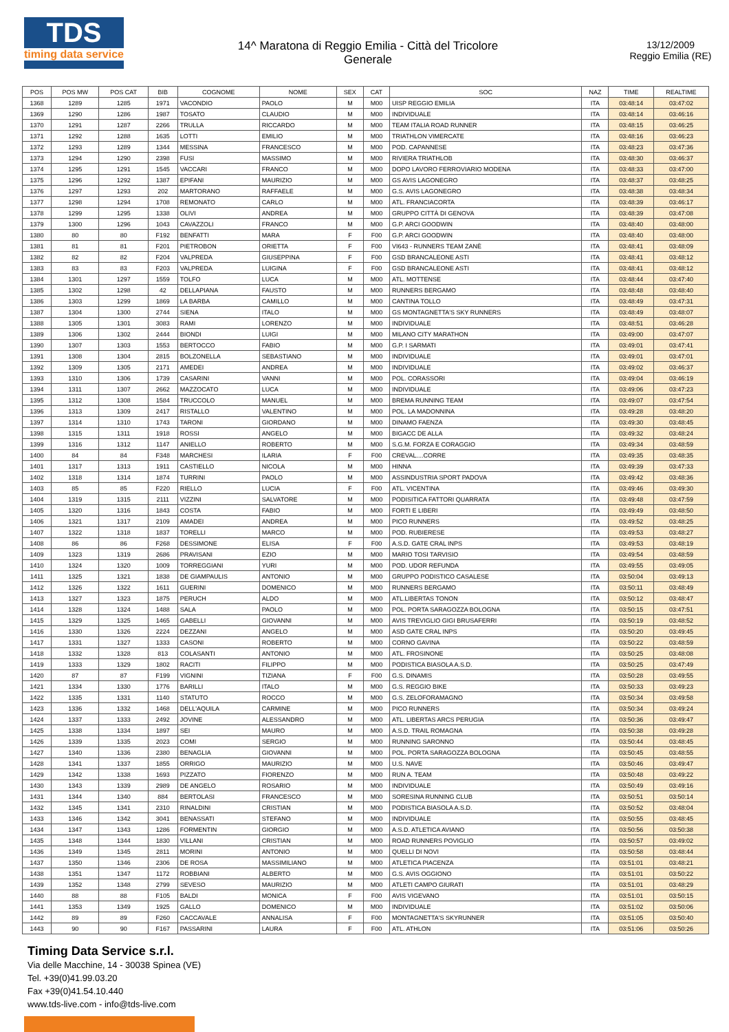TDS
timing data service
14^ Maratona di Reggio Emilia - Città del Tricolore
Generale
13/12/2009
Reggio Emilia (RE)
| POS | POS MW | POS CAT | BIB | COGNOME | NOME | SEX | CAT | SOC | NAZ | TIME | REALTIME |
| --- | --- | --- | --- | --- | --- | --- | --- | --- | --- | --- | --- |
| 1368 | 1289 | 1285 | 1971 | VACONDIO | PAOLO | M | M00 | UISP REGGIO EMILIA | ITA | 03:48:14 | 03:47:02 |
| 1369 | 1290 | 1286 | 1987 | TOSATO | CLAUDIO | M | M00 | INDIVIDUALE | ITA | 03:48:14 | 03:46:16 |
| 1370 | 1291 | 1287 | 2266 | TRULLA | RICCARDO | M | M00 | TEAM ITALIA ROAD RUNNER | ITA | 03:48:15 | 03:46:25 |
| 1371 | 1292 | 1288 | 1635 | LOTTI | EMILIO | M | M00 | TRIATHLON VIMERCATE | ITA | 03:48:16 | 03:46:23 |
| 1372 | 1293 | 1289 | 1344 | MESSINA | FRANCESCO | M | M00 | POD. CAPANNESE | ITA | 03:48:23 | 03:47:36 |
| 1373 | 1294 | 1290 | 2398 | FUSI | MASSIMO | M | M00 | RIVIERA TRIATHLOB | ITA | 03:48:30 | 03:46:37 |
| 1374 | 1295 | 1291 | 1545 | VACCARI | FRANCO | M | M00 | DOPO LAVORO FERROVIARIO MODENA | ITA | 03:48:33 | 03:47:00 |
| 1375 | 1296 | 1292 | 1387 | EPIFANI | MAURIZIO | M | M00 | GS AVIS LAGONEGRO | ITA | 03:48:37 | 03:48:25 |
| 1376 | 1297 | 1293 | 202 | MARTORANO | RAFFAELE | M | M00 | G.S. AVIS LAGONEGRO | ITA | 03:48:38 | 03:48:34 |
| 1377 | 1298 | 1294 | 1708 | REMONATO | CARLO | M | M00 | ATL. FRANCIACORTA | ITA | 03:48:39 | 03:46:17 |
| 1378 | 1299 | 1295 | 1338 | OLIVI | ANDREA | M | M00 | GRUPPO CITTÀ DI GENOVA | ITA | 03:48:39 | 03:47:08 |
| 1379 | 1300 | 1296 | 1043 | CAVAZZOLI | FRANCO | M | M00 | G.P. ARCI GOODWIN | ITA | 03:48:40 | 03:48:00 |
| 1380 | 80 | 80 | F192 | BENFATTI | MARA | F | F00 | G.P. ARCI GOODWIN | ITA | 03:48:40 | 03:48:00 |
| 1381 | 81 | 81 | F201 | PIETROBON | ORIETTA | F | F00 | VI643 - RUNNERS TEAM ZANÈ | ITA | 03:48:41 | 03:48:09 |
| 1382 | 82 | 82 | F204 | VALPREDA | GIUSEPPINA | F | F00 | GSD BRANCALEONE ASTI | ITA | 03:48:41 | 03:48:12 |
| 1383 | 83 | 83 | F203 | VALPREDA | LUIGINA | F | F00 | GSD BRANCALEONE ASTI | ITA | 03:48:41 | 03:48:12 |
| 1384 | 1301 | 1297 | 1559 | TOLFO | LUCA | M | M00 | ATL. MOTTENSE | ITA | 03:48:44 | 03:47:40 |
| 1385 | 1302 | 1298 | 42 | DELLAPIANA | FAUSTO | M | M00 | RUNNERS BERGAMO | ITA | 03:48:48 | 03:48:40 |
| 1386 | 1303 | 1299 | 1869 | LA BARBA | CAMILLO | M | M00 | CANTINA TOLLO | ITA | 03:48:49 | 03:47:31 |
| 1387 | 1304 | 1300 | 2744 | SIENA | ITALO | M | M00 | GS MONTAGNETTA'S SKY RUNNERS | ITA | 03:48:49 | 03:48:07 |
| 1388 | 1305 | 1301 | 3083 | RAMI | LORENZO | M | M00 | INDIVIDUALE | ITA | 03:48:51 | 03:46:28 |
| 1389 | 1306 | 1302 | 2444 | BIONDI | LUIGI | M | M00 | MILANO CITY MARATHON | ITA | 03:49:00 | 03:47:07 |
| 1390 | 1307 | 1303 | 1553 | BERTOCCO | FABIO | M | M00 | G.P. I SARMATI | ITA | 03:49:01 | 03:47:41 |
| 1391 | 1308 | 1304 | 2815 | BOLZONELLA | SEBASTIANO | M | M00 | INDIVIDUALE | ITA | 03:49:01 | 03:47:01 |
| 1392 | 1309 | 1305 | 2171 | AMEDEI | ANDREA | M | M00 | INDIVIDUALE | ITA | 03:49:02 | 03:46:37 |
| 1393 | 1310 | 1306 | 1739 | CASARINI | VANNI | M | M00 | POL. CORASSORI | ITA | 03:49:04 | 03:46:19 |
| 1394 | 1311 | 1307 | 2662 | MAZZOCATO | LUCA | M | M00 | INDIVIDUALE | ITA | 03:49:06 | 03:47:23 |
| 1395 | 1312 | 1308 | 1584 | TRUCCOLO | MANUEL | M | M00 | BREMA RUNNING TEAM | ITA | 03:49:07 | 03:47:54 |
| 1396 | 1313 | 1309 | 2417 | RISTALLO | VALENTINO | M | M00 | POL. LA MADONNINA | ITA | 03:49:28 | 03:48:20 |
| 1397 | 1314 | 1310 | 1743 | TARONI | GIORDANO | M | M00 | DINAMO FAENZA | ITA | 03:49:30 | 03:48:45 |
| 1398 | 1315 | 1311 | 1918 | ROSSI | ANGELO | M | M00 | BIGACC DE ALLA | ITA | 03:49:32 | 03:48:24 |
| 1399 | 1316 | 1312 | 1147 | ANIELLO | ROBERTO | M | M00 | S.G.M. FORZA E CORAGGIO | ITA | 03:49:34 | 03:48:59 |
| 1400 | 84 | 84 | F348 | MARCHESI | ILARIA | F | F00 | CREVAL....CORRE | ITA | 03:49:35 | 03:48:35 |
| 1401 | 1317 | 1313 | 1911 | CASTIELLO | NICOLA | M | M00 | HINNA | ITA | 03:49:39 | 03:47:33 |
| 1402 | 1318 | 1314 | 1874 | TURRINI | PAOLO | M | M00 | ASSINDUSTRIA SPORT PADOVA | ITA | 03:49:42 | 03:48:36 |
| 1403 | 85 | 85 | F220 | RIELLO | LUCIA | F | F00 | ATL. VICENTINA | ITA | 03:49:46 | 03:49:30 |
| 1404 | 1319 | 1315 | 2111 | VIZZINI | SALVATORE | M | M00 | PODISITICA FATTORI QUARRATA | ITA | 03:49:48 | 03:47:59 |
| 1405 | 1320 | 1316 | 1843 | COSTA | FABIO | M | M00 | FORTI E LIBERI | ITA | 03:49:49 | 03:48:50 |
| 1406 | 1321 | 1317 | 2109 | AMADEI | ANDREA | M | M00 | PICO RUNNERS | ITA | 03:49:52 | 03:48:25 |
| 1407 | 1322 | 1318 | 1837 | TORELLI | MARCO | M | M00 | POD. RUBIERESE | ITA | 03:49:53 | 03:48:27 |
| 1408 | 86 | 86 | F268 | DESSIMONE | ELISA | F | F00 | A.S.D. GATE CRAL INPS | ITA | 03:49:53 | 03:48:19 |
| 1409 | 1323 | 1319 | 2686 | PRAVISANI | EZIO | M | M00 | MARIO TOSI TARVISIO | ITA | 03:49:54 | 03:48:59 |
| 1410 | 1324 | 1320 | 1009 | TORREGGIANI | YURI | M | M00 | POD. UDOR REFUNDA | ITA | 03:49:55 | 03:49:05 |
| 1411 | 1325 | 1321 | 1838 | DE GIAMPAULIS | ANTONIO | M | M00 | GRUPPO PODISTICO CASALESE | ITA | 03:50:04 | 03:49:13 |
| 1412 | 1326 | 1322 | 1611 | GUERINI | DOMENICO | M | M00 | RUNNERS BERGAMO | ITA | 03:50:11 | 03:48:49 |
| 1413 | 1327 | 1323 | 1875 | PERUCH | ALDO | M | M00 | ATL.LIBERTAS TONON | ITA | 03:50:12 | 03:48:47 |
| 1414 | 1328 | 1324 | 1488 | SALA | PAOLO | M | M00 | POL. PORTA SARAGOZZA BOLOGNA | ITA | 03:50:15 | 03:47:51 |
| 1415 | 1329 | 1325 | 1465 | GABELLI | GIOVANNI | M | M00 | AVIS TREVIGLIO GIGI BRUSAFERRI | ITA | 03:50:19 | 03:48:52 |
| 1416 | 1330 | 1326 | 2224 | DEZZANI | ANGELO | M | M00 | ASD GATE CRAL INPS | ITA | 03:50:20 | 03:49:45 |
| 1417 | 1331 | 1327 | 1333 | CASONI | ROBERTO | M | M00 | CORNO GAVINA | ITA | 03:50:22 | 03:48:59 |
| 1418 | 1332 | 1328 | 813 | COLASANTI | ANTONIO | M | M00 | ATL. FROSINONE | ITA | 03:50:25 | 03:48:08 |
| 1419 | 1333 | 1329 | 1802 | RACITI | FILIPPO | M | M00 | PODISTICA BIASOLA A.S.D. | ITA | 03:50:25 | 03:47:49 |
| 1420 | 87 | 87 | F199 | VIGNINI | TIZIANA | F | F00 | G.S. DINAMIS | ITA | 03:50:28 | 03:49:55 |
| 1421 | 1334 | 1330 | 1776 | BARILLI | ITALO | M | M00 | G.S. REGGIO BIKE | ITA | 03:50:33 | 03:49:23 |
| 1422 | 1335 | 1331 | 1140 | STATUTO | ROCCO | M | M00 | G.S. ZELOFORAMAGNO | ITA | 03:50:34 | 03:49:58 |
| 1423 | 1336 | 1332 | 1468 | DELL'AQUILA | CARMINE | M | M00 | PICO RUNNERS | ITA | 03:50:34 | 03:49:24 |
| 1424 | 1337 | 1333 | 2492 | JOVINE | ALESSANDRO | M | M00 | ATL. LIBERTAS ARCS PERUGIA | ITA | 03:50:36 | 03:49:47 |
| 1425 | 1338 | 1334 | 1897 | SEI | MAURO | M | M00 | A.S.D. TRAIL ROMAGNA | ITA | 03:50:38 | 03:49:28 |
| 1426 | 1339 | 1335 | 2023 | COMI | SERGIO | M | M00 | RUNNING SARONNO | ITA | 03:50:44 | 03:48:45 |
| 1427 | 1340 | 1336 | 2380 | BENAGLIA | GIOVANNI | M | M00 | POL. PORTA SARAGOZZA BOLOGNA | ITA | 03:50:45 | 03:48:55 |
| 1428 | 1341 | 1337 | 1855 | ORRIGO | MAURIZIO | M | M00 | U.S. NAVE | ITA | 03:50:46 | 03:49:47 |
| 1429 | 1342 | 1338 | 1693 | PIZZATO | FIORENZO | M | M00 | RUN A. TEAM | ITA | 03:50:48 | 03:49:22 |
| 1430 | 1343 | 1339 | 2989 | DE ANGELO | ROSARIO | M | M00 | INDIVIDUALE | ITA | 03:50:49 | 03:49:16 |
| 1431 | 1344 | 1340 | 884 | BERTOLASI | FRANCESCO | M | M00 | SORESINA RUNNING CLUB | ITA | 03:50:51 | 03:50:14 |
| 1432 | 1345 | 1341 | 2310 | RINALDINI | CRISTIAN | M | M00 | PODISTICA BIASOLA A.S.D. | ITA | 03:50:52 | 03:48:04 |
| 1433 | 1346 | 1342 | 3041 | BENASSATI | STEFANO | M | M00 | INDIVIDUALE | ITA | 03:50:55 | 03:48:45 |
| 1434 | 1347 | 1343 | 1286 | FORMENTIN | GIORGIO | M | M00 | A.S.D. ATLETICA AVIANO | ITA | 03:50:56 | 03:50:38 |
| 1435 | 1348 | 1344 | 1830 | VILLANI | CRISTIAN | M | M00 | ROAD RUNNERS POVIGLIO | ITA | 03:50:57 | 03:49:02 |
| 1436 | 1349 | 1345 | 2811 | MORINI | ANTONIO | M | M00 | QUELLI DI NOVI | ITA | 03:50:58 | 03:48:44 |
| 1437 | 1350 | 1346 | 2306 | DE ROSA | MASSIMILIANO | M | M00 | ATLETICA PIACENZA | ITA | 03:51:01 | 03:48:21 |
| 1438 | 1351 | 1347 | 1172 | ROBBIANI | ALBERTO | M | M00 | G.S. AVIS OGGIONO | ITA | 03:51:01 | 03:50:22 |
| 1439 | 1352 | 1348 | 2799 | SEVESO | MAURIZIO | M | M00 | ATLETI CAMPO GIURATI | ITA | 03:51:01 | 03:48:29 |
| 1440 | 88 | 88 | F105 | BALDI | MONICA | F | F00 | AVIS VIGEVANO | ITA | 03:51:01 | 03:50:15 |
| 1441 | 1353 | 1349 | 1925 | GALLO | DOMENICO | M | M00 | INDIVIDUALE | ITA | 03:51:02 | 03:50:06 |
| 1442 | 89 | 89 | F260 | CACCAVALE | ANNALISA | F | F00 | MONTAGNETTA'S SKYRUNNER | ITA | 03:51:05 | 03:50:40 |
| 1443 | 90 | 90 | F167 | PASSARINI | LAURA | F | F00 | ATL. ATHLON | ITA | 03:51:06 | 03:50:26 |
Timing Data Service s.r.l.
Via delle Macchine, 14 - 30038 Spinea (VE)
Tel. +39(0)41.99.03.20
Fax +39(0)41.54.10.440
www.tds-live.com - info@tds-live.com